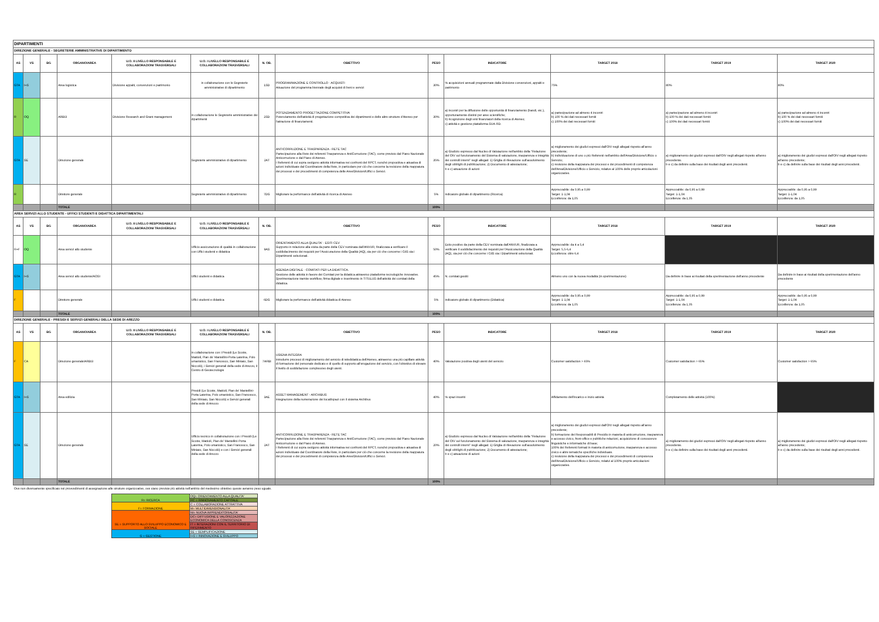| DIPARTIMENTI | | | | | | | | | | | | |
| DIREZIONE GENERALE - SEGRETERIE AMMINISTRATIVE DI DIPARTIMENTO | | | | | | | | | | | | |
| AS | VS | BG | ORGANO/AREA | U.O. II LIVELLO RESPONSABILE E COLLABORAZIONI TRASVERSALI | U.O. I LIVELLO RESPONSABILE E COLLABORAZIONI TRASVERSALI | N. OB. | OBIETTIVO | PESO | INDICATORE | TARGET 2018 | TARGET 2019 | TARGET 2020 |
| GTA | I+S | | Area logistica | Divisione appalti, convenzioni e patrimonio | in collaborazione con le Segreterie amministrative di dipartimento | 1SD | PROGRAMMAZIONE E CONTROLLO - ACQUISTI Attuazione del programma biennale degli acquisti di beni e servizi | 30% | % acquisizioni annuali programmate dalla Divisione convenzioni, appalti e patrimonio | 75% | 80% | 80% |
| R | OQ | | ARBI3 | Divisione Research and Grant management | in collaborazione le Segreterie amministrative dei dipartimenti | 2SD | POTENZIAMENTO PROGETTAZIONE COMPETITIVA Potenziamento dell'attività di progettazione competitiva dei dipartimenti e delle altre strutture d'Ateneo per l'attrazione di finanziamenti. | 30% | a) incontri per la diffusione delle opportunità di finanziamento (bandi, etc.), opportunamente distinti per aree scientifiche; b) ricognizione degli enti finanziatori della ricerca di Ateneo; c) attività e gestione piattaforma SUA-RD. | a) partecipazione ad almeno 4 incontri b) 100 % dei dati necessari forniti c) 100% dei dati necessari forniti | a) partecipazione ad almeno 4 incontri b) 100 % dei dati necessari forniti c) 100% dei dati necessari forniti | a) partecipazione ad almeno 4 incontri b) 100 % dei dati necessari forniti c) 100% dei dati necessari forniti |
| GTA | SE | | Direzione generale | | Segreterie amministrative di dipartimento | 2AT | ANTICORRUZIONE E TRASPARENZA - RETE TAC Partecipazione alla Rete dei referenti Trasparenza e AntiCorruzione (TAC), come previsto dal Piano Nazionale Anticorruzione e dal Piano di Ateneo. I Referenti di cui sopra svolgono attività informativa nei confronti del RPCT, nonché propositiva e attuativa di azioni individuate dal Coordinatore della Rete, in particolare per ciò che concerne la revisione della mappatura dei processi e dei procedimenti di competenza delle Aree/Divisioni/Uffici o Servizi. | 35% | a) Giudizio espresso dal Nucleo di Valutazione nell'ambito della "Relazione del OIV sul funzionamento del Sistema di valutazione, trasparenza e integrità dei controlli interni" negli allegati: 1) Griglia di rilevazione sull'assolvimento degli obblighi di pubblicazione; 2) Documento di attestazione; b e c) attuazione di azioni | a) miglioramento dei giudizi espressi dall'OIV negli allegati rispetto all'anno precedente; b) individuazione di uno o più Referenti nell'ambito dell'Area/Divisione/Ufficio o Servizio; c) revisione della mappatura dei processi e dei procedimenti di competenza dell'Area/Divisione/Ufficio o Servizio, relative al 100% delle proprie articolazioni organizzative. | a) miglioramento dei giudizi espressi dall'OIV negli allegati rispetto all'anno precedente. b e c) da definire sulla base dei risultati degli anni precedenti. | a) miglioramento dei giudizi espressi dall'OIV negli allegati rispetto all'anno precedente; b e c) da definire sulla base dei risultati degli anni precedenti. |
| R | | | Direttore generale | | Segreterie amministrative di dipartimento | 7DG | Migliorare la performance dell'attività di ricerca di Ateneo | 5% | indicatore globale di dipartimento (Ricerca) | Apprezzabile: da 0,95 a 0,99 Target: 1-1,04 Eccellenza: da 1,05 | Apprezzabile: da 0,95 a 0,99 Target: 1-1,04 Eccellenza: da 1,05 | Apprezzabile: da 0,95 a 0,99 Target: 1-1,04 Eccellenza: da 1,05 |
| | | | TOTALE | | | | | 100% | | | | |
| AREA SERVIZI ALLO STUDENTE - UFFICI STUDENTI E DIDATTICA DIPARTIMENTALI | | | | | | | | | | | | |
| AS | VS | BG | ORGANO/AREA | U.O. II LIVELLO RESPONSABILE E COLLABORAZIONI TRASVERSALI | U.O. I LIVELLO RESPONSABILE E COLLABORAZIONI TRASVERSALI | N. OB. | OBIETTIVO | PESO | INDICATORE | TARGET 2018 | TARGET 2019 | TARGET 2020 |
| R+F | OQ | | Area servizi allo studente | | Ufficio assicurazione di qualità in collaborazione con Uffici studenti e didattica | 9AS | ORIENTAMENTO ALLA QUALITA' - ESITI CEV Supporto in relazione alla visita da parte della CEV nominata dall'ANVUR, finalizzata a verificare il soddisfacimento dei requisiti per l'Assicurazione della Qualità (AQ), sia per ciò che concerne i CdS sia i Dipartimenti selezionati. | 50% | Esito positivo da parte della CEV nominata dall'ANVUR, finalizzata a verificare il soddisfacimento dei requisiti per l'Assicurazione della Qualità (AQ), sia per ciò che concerne i CdS sia i Dipartimenti selezionati. | Apprezzabile: da 4 a 5,4 Target: 5,5-6,4 Eccellenza: oltre 6,4 | | |
| GTA | I+S | | Area servizi allo studente/AOSI | | Uffici studenti e didattica | | AGENDA DIGITALE - COMITATI PER LA DIDATTICA. Gestione delle attività in favore dei Comitati per la didattica attraverso piattaforme tecnologiche innovative. Sperimentazione tramite workflow, firma digitale e inserimento in TITULUS dell'attività dei comitati della didattica. | 45% | N. comitati gestiti | Almeno uno con la nuova modalità (in sperimentazione) | Da definire in base ai risultati della sperimentazione dell'anno precedente | Da definire in base ai risultati della sperimentazione dell'anno precedente |
| F | | | Direttore generale | | Uffici studenti e didattica | 6DG | Migliorare la performance dell'attività didattica di Ateneo | 5% | indicatore globale di dipartimento (Didattica) | Apprezzabile: da 0,95 a 0,99 Target: 1-1,04 Eccellenza: da 1,05 | Apprezzabile: da 0,95 a 0,99 Target: 1-1,04 Eccellenza: da 1,05 | Apprezzabile: da 0,95 a 0,99 Target: 1-1,04 Eccellenza: da 1,05 |
| | | | TOTALE | | | | | 100% | | | | |
| DIREZIONE GENERALE - PRESIDI E SERVIZI GENERALI DELLA SEDE DI AREZZO | | | | | | | | | | | | |
| AS | VS | BG | ORGANO/AREA | U.O. II LIVELLO RESPONSABILE E COLLABORAZIONI TRASVERSALI | U.O. I LIVELLO RESPONSABILE E COLLABORAZIONI TRASVERSALI | N. OB. | OBIETTIVO | PESO | INDICATORE | TARGET 2018 | TARGET 2019 | TARGET 2020 |
| F | CA | | Direzione generale/ARBI3 | | in collaborazione con i Presidi (Le Scotte, Mattioli, Pian de' Mantellini-Porta Laterina, Polo umanistico, San Francesco, San Miniato, San Niccolò), i Servizi generali della sede di Arezzo, il Centro di Geotecnologie | 7ARBI | USIENA-INTEGRA Introdurre processi di miglioramento del servizio di teledidattica dell'Ateneo, attraverso una più capillare attività di formazione del personale dedicato e di quello di supporto all'erogazione del servizio, con l'obiettivo di elevare il livello di soddisfazione complessivo degli utenti. | 40% | Valutazione positiva degli utenti del servizio | Customer satisfaction > 65% | Customer satisfaction > 65% | Customer satisfaction > 65% |
| GTA | I+S | | Area edilizia | | Presidi (Le Scotte, Mattioli, Pian de' Mantellini-Porta Laterina, Polo umanistico, San Francesco, San Miniato, San Niccolò) e Servizi generali della sede di Arezzo | 3AE | ASSET MANAGEMENT - ARCHIBUS Integrazione della numerazione dei locali/spazi con il sistema Archibus | 40% | % spazi inseriti | Affidamento dell'incarico e inizio attività | Completamento delle attività (100%) | |
| GTA | SE | | Direzione generale | | Ufficio tecnico in collaborazione con i Presidi (Le Scotte, Mattioli, Pian de' Mantellini-Porta Laterina, Polo umanistico, San Francesco, San Miniato, San Niccolò) e con i Servizi generali della sede di Arezzo | 2AT | ANTICORRUZIONE E TRASPARENZA - RETE TAC Partecipazione alla Rete dei referenti Trasparenza e AntiCorruzione (TAC), come previsto dal Piano Nazionale Anticorruzione e dal Piano di Ateneo. I Referenti di cui sopra svolgono attività informativa nei confronti del RPCT, nonché propositiva e attuativa di azioni individuate dal Coordinatore della Rete, in particolare per ciò che concerne la revisione della mappatura dei processi e dei procedimenti di competenza delle Aree/Divisioni/Uffici o Servizi. | 20% | a) Giudizio espresso dal Nucleo di Valutazione nell'ambito della "Relazione del OIV sul funzionamento del Sistema di valutazione, trasparenza e integrità dei controlli interni" negli allegati: 1) Griglia di rilevazione sull'assolvimento degli obblighi di pubblicazione; 2) Documento di attestazione; b e c) attuazione di azioni | a) miglioramento dei giudizi espressi dall'OIV negli allegati rispetto all'anno precedente; b) formazione dei Responsabili di Presidio in materia di anticorruzione, trasparenza e accesso civico, front-office e pubbliche relazioni, acquisizione di conoscenze linguistiche e informatiche di base; 100% dei Referenti formati in materia di anticorruzione, trasparenza e accesso civico e altre tematiche specifiche individuate. c) revisione della mappatura dei processi e dei procedimenti di competenza dell'Area/Divisione/Ufficio o Servizio, relativi al 100% proprie articolazioni organizzative. | a) miglioramento dei giudizi espressi dall'OIV negli allegati rispetto all'anno precedente. b e c) da definire sulla base dei risultati degli anni precedenti. | a) miglioramento dei giudizi espressi dall'OIV negli allegati rispetto all'anno precedente; b e c) da definire sulla base dei risultati degli anni precedenti. |
| | | | TOTALE | | | | | 100% | | | | |
Ove non diversamente specificato nei provvedimenti di assegnazione alle strutture organizzative, ove siano previste più attività nell'ambito del medesimo obiettivo queste avranno peso uguale.
| R= RICERCA | OQ= ORIENTAMENTO ALLA QUALITA' |
| | RC = RINNOVAMENTO CAPITALE |
| F= FORMAZIONE | C = COLLABORAZIONE ATTRATTIVA |
| | M= MULTIDIMENSIONALITA' |
| SE = SUPPORTO ALLO SVILUPPO ECONOMICO E SOCIALE | NI= NUOVA IMPRENDITORIALITA' |
| | DC= DIFFUSIONE E VALORIZZAZIONE ECONOMICA DELLA CONOSCENZA |
| | IT = INTERAZIONI CON IL TERRITORIO DI RIFERIMENTO |
| G = GESTIONE | SE = SEMPLIFICAZIONE |
| | I+S = INNOVAZIONE E SVILUPPO |